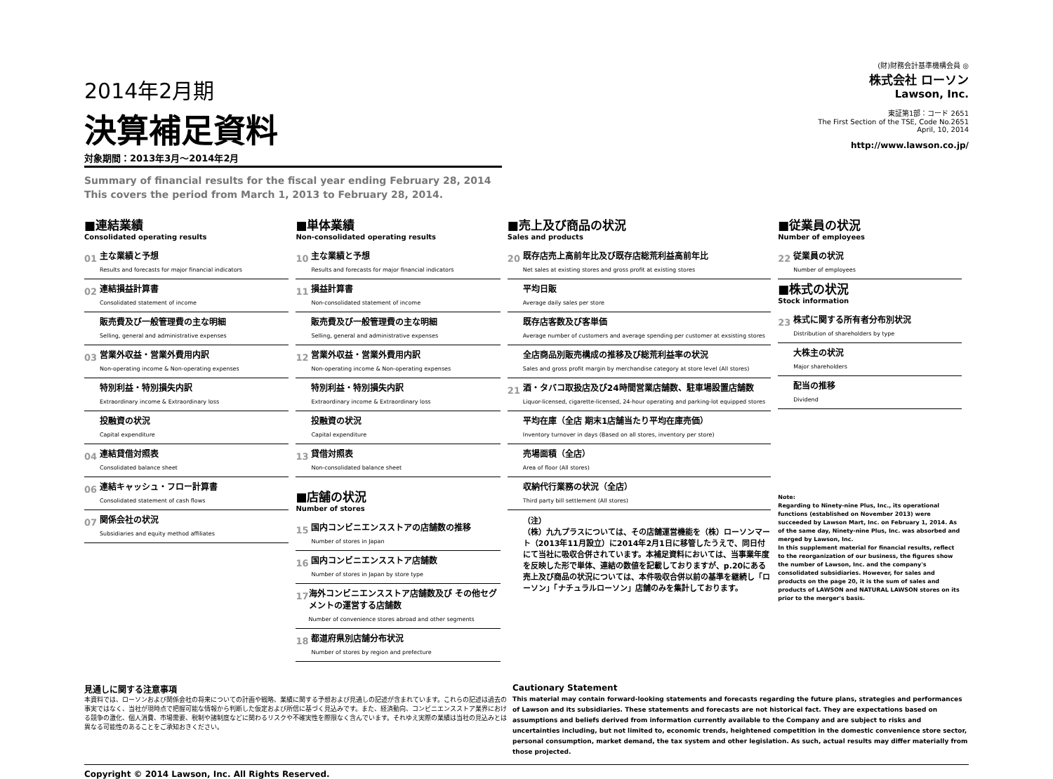2014年2月期
決算補足資料
対象期間：2013年3月～2014年2月
Summary of financial results for the fiscal year ending February 28, 2014
This covers the period from March 1, 2013 to February 28, 2014.
(財)財務会計基準機構会員 ◎
株式会社 ローソン
Lawson, Inc.
東証第1部：コード 2651
The First Section of the TSE, Code No.2651
April, 10, 2014
http://www.lawson.co.jp/
■連結業績
Consolidated operating results
01
主な業績と予想
Results and forecasts for major financial indicators
02
連結損益計算書
Consolidated statement of income
販売費及び一般管理費の主な明細
Selling, general and administrative expenses
03
営業外収益・営業外費用内訳
Non-operating income & Non-operating expenses
特別利益・特別損失内訳
Extraordinary income & Extraordinary loss
投融資の状況
Capital expenditure
04
連結貸借対照表
Consolidated balance sheet
06
連結キャッシュ・フロー計算書
Consolidated statement of cash flows
07
関係会社の状況
Subsidiaries and equity method affiliates
■単体業績
Non-consolidated operating results
10
主な業績と予想
Results and forecasts for major financial indicators
11
損益計算書
Non-consolidated statement of income
販売費及び一般管理費の主な明細
Selling, general and administrative expenses
12
営業外収益・営業外費用内訳
Non-operating income & Non-operating expenses
特別利益・特別損失内訳
Extraordinary income & Extraordinary loss
投融資の状況
Capital expenditure
13
貸借対照表
Non-consolidated balance sheet
■店舗の状況
Number of stores
15
国内コンビニエンスストアの店舗数の推移
Number of stores in Japan
16
国内コンビニエンスストア店舗数
Number of stores in Japan by store type
17
海外コンビニエンスストア店舗数及び その他セグメントの運営する店舗数
Number of convenience stores abroad and other segments
18
都道府県別店舗分布状況
Number of stores by region and prefecture
■売上及び商品の状況
Sales and products
20
既存店売上高前年比及び既存店総荒利益高前年比
Net sales at existing stores and gross profit at existing stores
平均日販
Average daily sales per store
既存店客数及び客単価
Average number of customers and average spending per customer at exsisting stores
全店商品別販売構成の推移及び総荒利益率の状況
Sales and gross profit margin by merchandise category at store level (All stores)
21
酒・タバコ取扱店及び24時間営業店舗数、駐車場設置店舗数
Liquor-licensed, cigarette-licensed, 24-hour operating and parking-lot equipped stores
平均在庫（全店 期末1店舗当たり平均在庫売価）
Inventory turnover in days (Based on all stores, inventory per store)
売場面積（全店）
Area of floor (All stores)
収納代行業務の状況（全店）
Third party bill settlement (All stores)
（注）
（株）九九プラスについては、その店舗運営機能を（株）ローソンマート（2013年11月設立）に2014年2月1日に移管したうえで、同日付にて当社に吸収合併されています。本補足資料においては、当事業年度を反映した形で単体、連結の数値を記載しておりますが、p.20にある売上及び商品の状況については、本件吸収合併以前の基準を継続し「ローソン」「ナチュラルローソン」店舗のみを集計しております。
■従業員の状況
Number of employees
22
従業員の状況
Number of employees
■株式の状況
Stock information
23
株式に関する所有者分布別状況
Distribution of shareholders by type
大株主の状況
Major shareholders
配当の推移
Dividend
Note:
Regarding to Ninety-nine Plus, Inc., its operational functions (established on November 2013) were succeeded by Lawson Mart, Inc. on February 1, 2014. As of the same day, Ninety-nine Plus, Inc. was absorbed and merged by Lawson, Inc.
In this supplement material for financial results, reflect to the reorganization of our business, the figures show the number of Lawson, Inc. and the company's consolidated subsidiaries. However, for sales and products on the page 20, it is the sum of sales and products of LAWSON and NATURAL LAWSON stores on its prior to the merger's basis.
見通しに関する注意事項
本資料では、ローソンおよび関係会社の将来についての計画や戦略、業績に関する予想および見通しの記述が含まれています。これらの記述は過去の事実ではなく、当社が現時点で把握可能な情報から判断した仮定および所信に基づく見込みです。また、経済動向、コンビニエンスストア業界における競争の激化、個人消費、市場需要、税制や諸制度などに関わるリスクや不確実性を際限なく含んでいます。それゆえ実際の業績は当社の見込みとは異なる可能性のあることをご承知おきください。
Cautionary Statement
This material may contain forward-looking statements and forecasts regarding the future plans, strategies and performances of Lawson and its subsidiaries. These statements and forecasts are not historical fact. They are expectations based on assumptions and beliefs derived from information currently available to the Company and are subject to risks and uncertainties including, but not limited to, economic trends, heightened competition in the domestic convenience store sector, personal consumption, market demand, the tax system and other legislation. As such, actual results may differ materially from those projected.
Copyright © 2014 Lawson, Inc. All Rights Reserved.